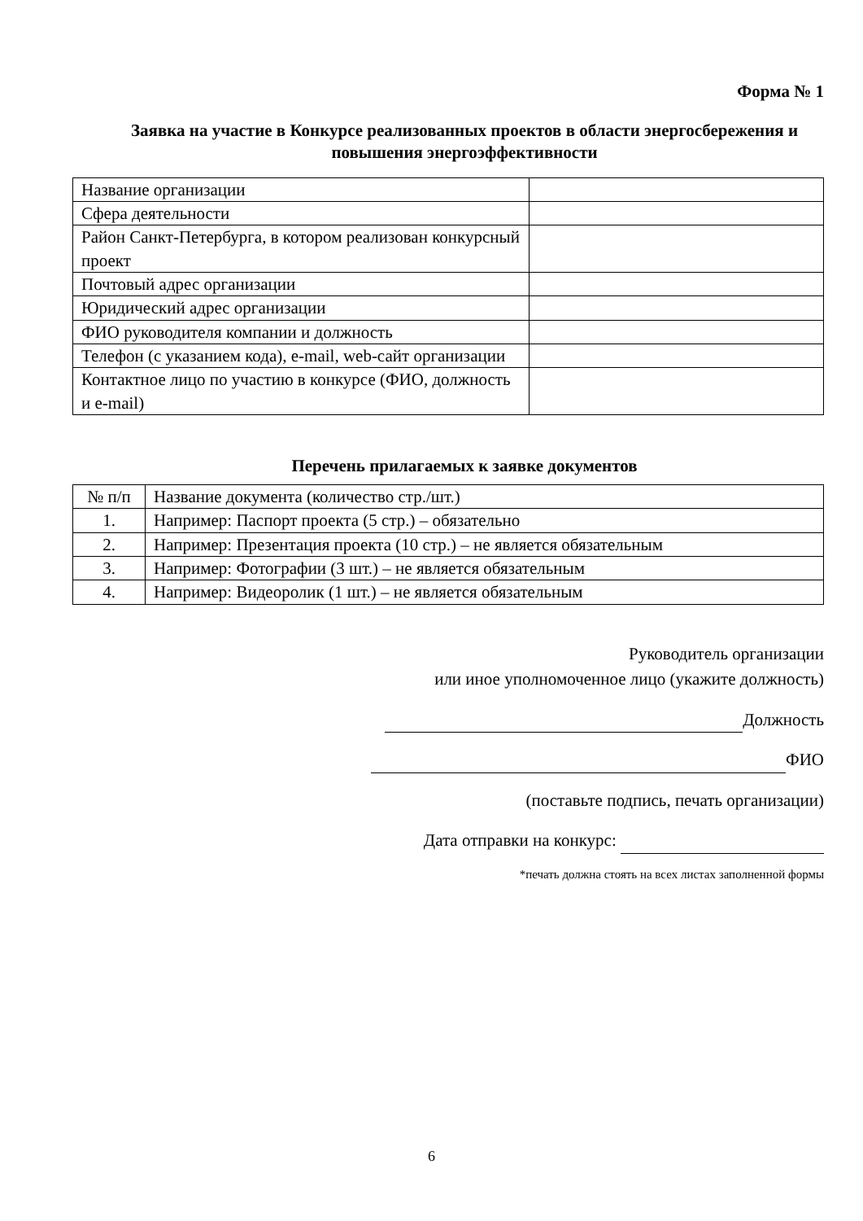Форма № 1
Заявка на участие в Конкурсе реализованных проектов в области энергосбережения и повышения энергоэффективности
| Название организации | |
| Сфера деятельности | |
| Район Санкт-Петербурга, в котором реализован конкурсный проект | |
| Почтовый адрес организации | |
| Юридический адрес организации | |
| ФИО руководителя компании и должность | |
| Телефон (с указанием кода), e-mail, web-сайт организации | |
| Контактное лицо по участию в конкурсе (ФИО, должность и e-mail) | |
Перечень прилагаемых к заявке документов
| № п/п | Название документа (количество стр./шт.) |
| 1. | Например: Паспорт проекта (5 стр.) – обязательно |
| 2. | Например: Презентация проекта (10 стр.) – не является обязательным |
| 3. | Например: Фотографии (3 шт.) – не является обязательным |
| 4. | Например: Видеоролик (1 шт.) – не является обязательным |
Руководитель организации
или иное уполномоченное лицо (укажите должность)
Должность
ФИО
(поставьте подпись, печать организации)
Дата отправки на конкурс:
*печать должна стоять на всех листах заполненной формы
6